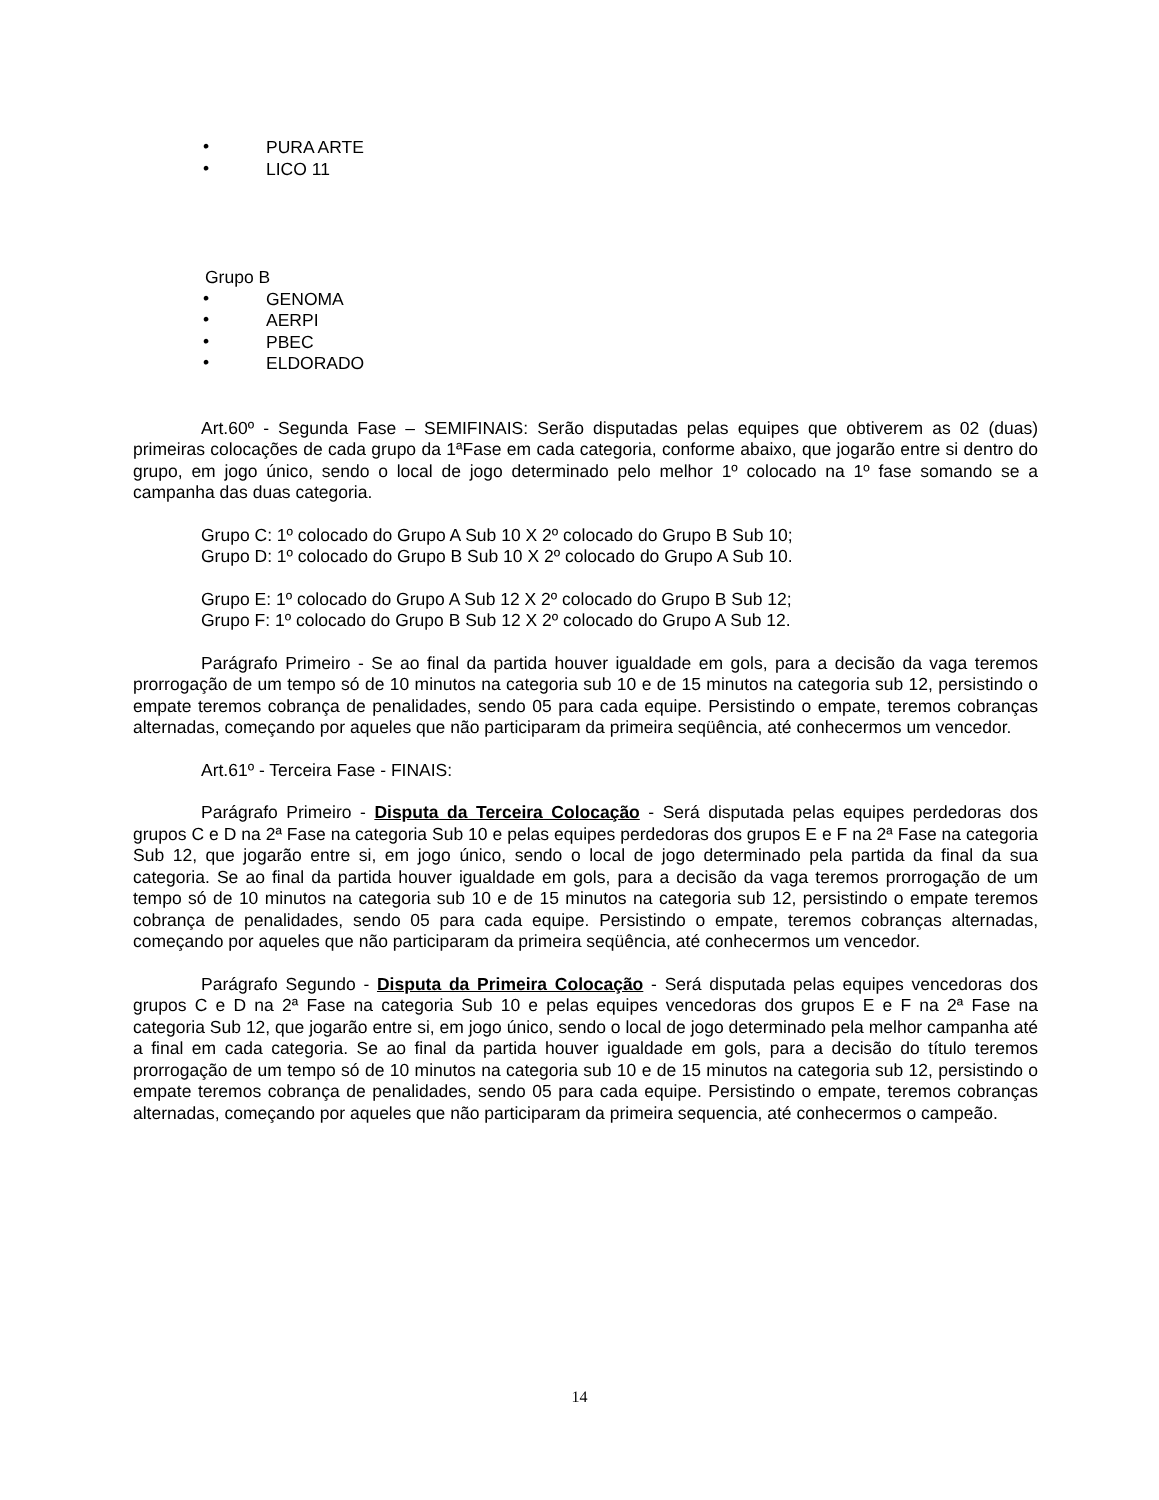• PURA ARTE
• LICO 11
Grupo B
• GENOMA
• AERPI
• PBEC
• ELDORADO
Art.60º - Segunda Fase – SEMIFINAIS: Serão disputadas pelas equipes que obtiverem as 02 (duas) primeiras colocações de cada grupo da 1ªFase em cada categoria, conforme abaixo, que jogarão entre si dentro do grupo, em jogo único, sendo o local de jogo determinado pelo melhor 1º colocado na 1º fase somando se a campanha das duas categoria.
Grupo C: 1º colocado do Grupo A Sub 10 X 2º colocado do Grupo B Sub 10;
Grupo D: 1º colocado do Grupo B Sub 10 X 2º colocado do Grupo A Sub 10.
Grupo E: 1º colocado do Grupo A Sub 12 X 2º colocado do Grupo B Sub 12;
Grupo F: 1º colocado do Grupo B Sub 12 X 2º colocado do Grupo A Sub 12.
Parágrafo Primeiro - Se ao final da partida houver igualdade em gols, para a decisão da vaga teremos prorrogação de um tempo só de 10 minutos na categoria sub 10 e de 15 minutos na categoria sub 12, persistindo o empate teremos cobrança de penalidades, sendo 05 para cada equipe. Persistindo o empate, teremos cobranças alternadas, começando por aqueles que não participaram da primeira seqüência, até conhecermos um vencedor.
Art.61º - Terceira Fase - FINAIS:
Parágrafo Primeiro - Disputa da Terceira Colocação - Será disputada pelas equipes perdedoras dos grupos C e D na 2ª Fase na categoria Sub 10 e pelas equipes perdedoras dos grupos E e F na 2ª Fase na categoria Sub 12, que jogarão entre si, em jogo único, sendo o local de jogo determinado pela partida da final da sua categoria. Se ao final da partida houver igualdade em gols, para a decisão da vaga teremos prorrogação de um tempo só de 10 minutos na categoria sub 10 e de 15 minutos na categoria sub 12, persistindo o empate teremos cobrança de penalidades, sendo 05 para cada equipe. Persistindo o empate, teremos cobranças alternadas, começando por aqueles que não participaram da primeira seqüência, até conhecermos um vencedor.
Parágrafo Segundo - Disputa da Primeira Colocação - Será disputada pelas equipes vencedoras dos grupos C e D na 2ª Fase na categoria Sub 10 e pelas equipes vencedoras dos grupos E e F na 2ª Fase na categoria Sub 12, que jogarão entre si, em jogo único, sendo o local de jogo determinado pela melhor campanha até a final em cada categoria. Se ao final da partida houver igualdade em gols, para a decisão do título teremos prorrogação de um tempo só de 10 minutos na categoria sub 10 e de 15 minutos na categoria sub 12, persistindo o empate teremos cobrança de penalidades, sendo 05 para cada equipe. Persistindo o empate, teremos cobranças alternadas, começando por aqueles que não participaram da primeira sequencia, até conhecermos o campeão.
14